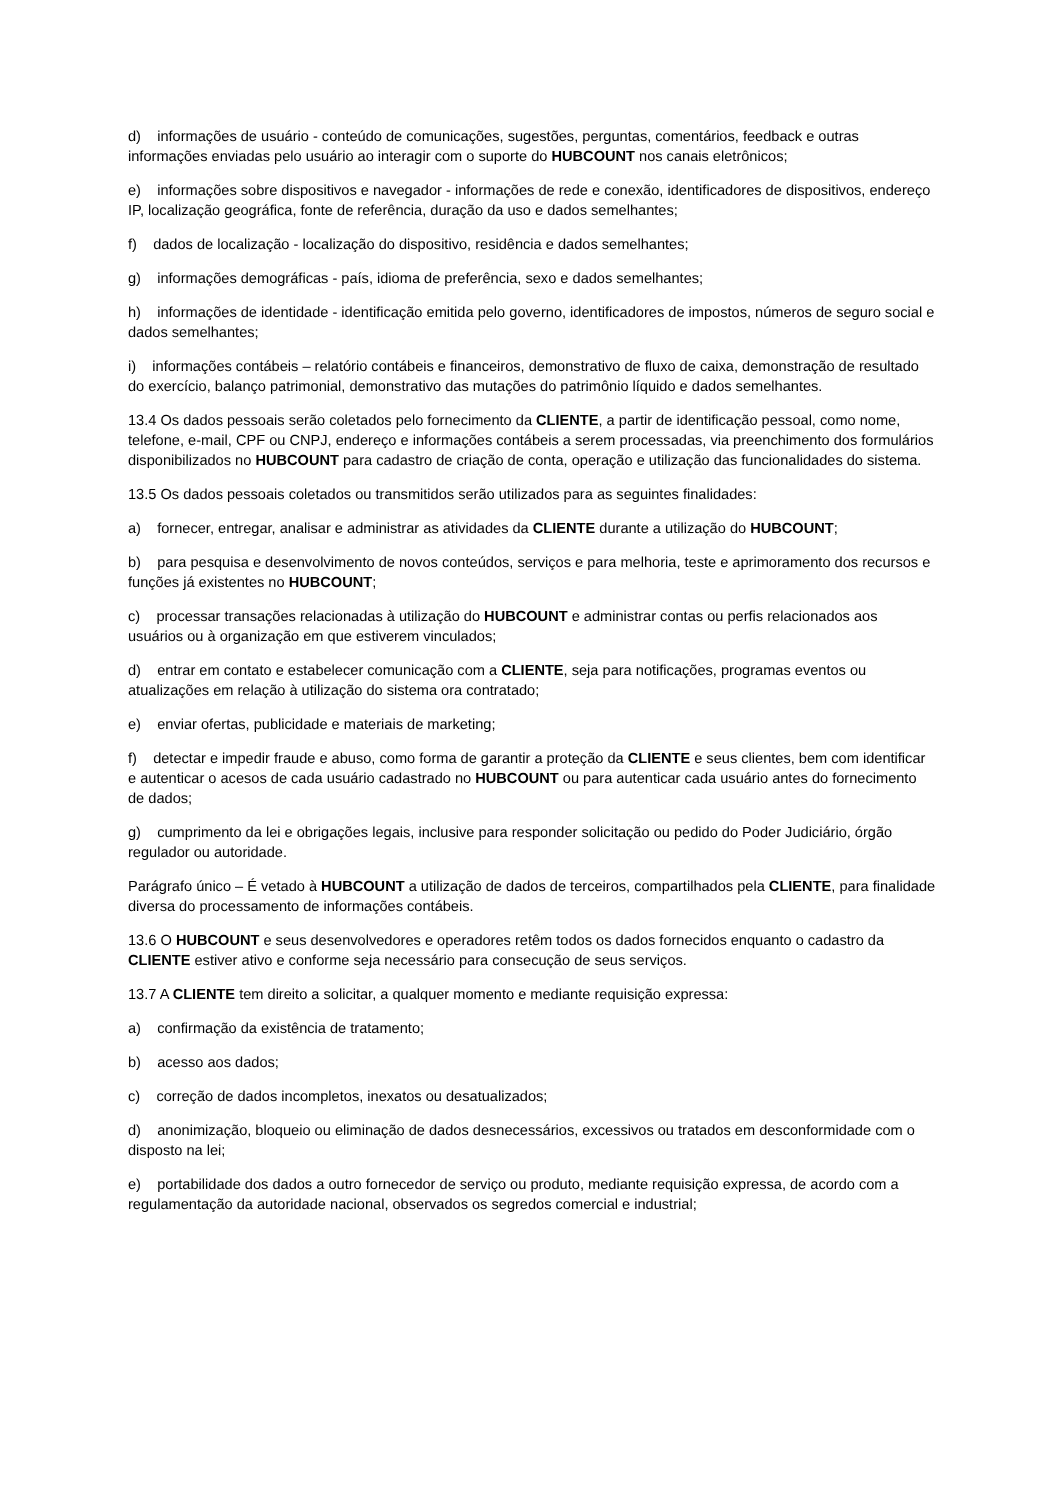d) informações de usuário - conteúdo de comunicações, sugestões, perguntas, comentários, feedback e outras informações enviadas pelo usuário ao interagir com o suporte do HUBCOUNT nos canais eletrônicos;
e) informações sobre dispositivos e navegador - informações de rede e conexão, identificadores de dispositivos, endereço IP, localização geográfica, fonte de referência, duração da uso e dados semelhantes;
f) dados de localização - localização do dispositivo, residência e dados semelhantes;
g) informações demográficas - país, idioma de preferência, sexo e dados semelhantes;
h) informações de identidade - identificação emitida pelo governo, identificadores de impostos, números de seguro social e dados semelhantes;
i) informações contábeis – relatório contábeis e financeiros, demonstrativo de fluxo de caixa, demonstração de resultado do exercício, balanço patrimonial, demonstrativo das mutações do patrimônio líquido e dados semelhantes.
13.4 Os dados pessoais serão coletados pelo fornecimento da CLIENTE, a partir de identificação pessoal, como nome, telefone, e-mail, CPF ou CNPJ, endereço e informações contábeis a serem processadas, via preenchimento dos formulários disponibilizados no HUBCOUNT para cadastro de criação de conta, operação e utilização das funcionalidades do sistema.
13.5 Os dados pessoais coletados ou transmitidos serão utilizados para as seguintes finalidades:
a) fornecer, entregar, analisar e administrar as atividades da CLIENTE durante a utilização do HUBCOUNT;
b) para pesquisa e desenvolvimento de novos conteúdos, serviços e para melhoria, teste e aprimoramento dos recursos e funções já existentes no HUBCOUNT;
c) processar transações relacionadas à utilização do HUBCOUNT e administrar contas ou perfis relacionados aos usuários ou à organização em que estiverem vinculados;
d) entrar em contato e estabelecer comunicação com a CLIENTE, seja para notificações, programas eventos ou atualizações em relação à utilização do sistema ora contratado;
e) enviar ofertas, publicidade e materiais de marketing;
f) detectar e impedir fraude e abuso, como forma de garantir a proteção da CLIENTE e seus clientes, bem com identificar e autenticar o acesos de cada usuário cadastrado no HUBCOUNT ou para autenticar cada usuário antes do fornecimento de dados;
g) cumprimento da lei e obrigações legais, inclusive para responder solicitação ou pedido do Poder Judiciário, órgão regulador ou autoridade.
Parágrafo único – É vetado à HUBCOUNT a utilização de dados de terceiros, compartilhados pela CLIENTE, para finalidade diversa do processamento de informações contábeis.
13.6 O HUBCOUNT e seus desenvolvedores e operadores retêm todos os dados fornecidos enquanto o cadastro da CLIENTE estiver ativo e conforme seja necessário para consecução de seus serviços.
13.7 A CLIENTE tem direito a solicitar, a qualquer momento e mediante requisição expressa:
a) confirmação da existência de tratamento;
b) acesso aos dados;
c) correção de dados incompletos, inexatos ou desatualizados;
d) anonimização, bloqueio ou eliminação de dados desnecessários, excessivos ou tratados em desconformidade com o disposto na lei;
e) portabilidade dos dados a outro fornecedor de serviço ou produto, mediante requisição expressa, de acordo com a regulamentação da autoridade nacional, observados os segredos comercial e industrial;